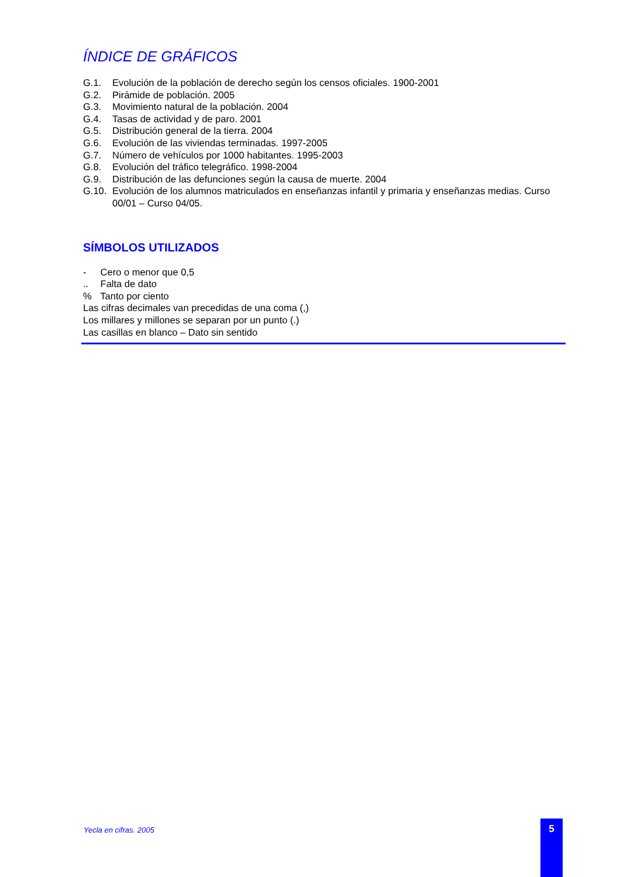ÍNDICE DE GRÁFICOS
G.1. Evolución de la población de derecho según los censos oficiales. 1900-2001
G.2. Pirámide de población. 2005
G.3. Movimiento natural de la población. 2004
G.4. Tasas de actividad y de paro. 2001
G.5. Distribución general de la tierra. 2004
G.6. Evolución de las viviendas terminadas. 1997-2005
G.7. Número de vehículos por 1000 habitantes. 1995-2003
G.8. Evolución del tráfico telegráfico. 1998-2004
G.9. Distribución de las defunciones según la causa de muerte. 2004
G.10. Evolución de los alumnos matriculados en enseñanzas infantil y primaria y enseñanzas medias. Curso 00/01 – Curso 04/05.
SÍMBOLOS UTILIZADOS
- Cero o menor que 0,5
.. Falta de dato
% Tanto por ciento
Las cifras decimales van precedidas de una coma (,)
Los millares y millones se separan por un punto (.)
Las casillas en blanco – Dato sin sentido
Yecla en cifras. 2005 5